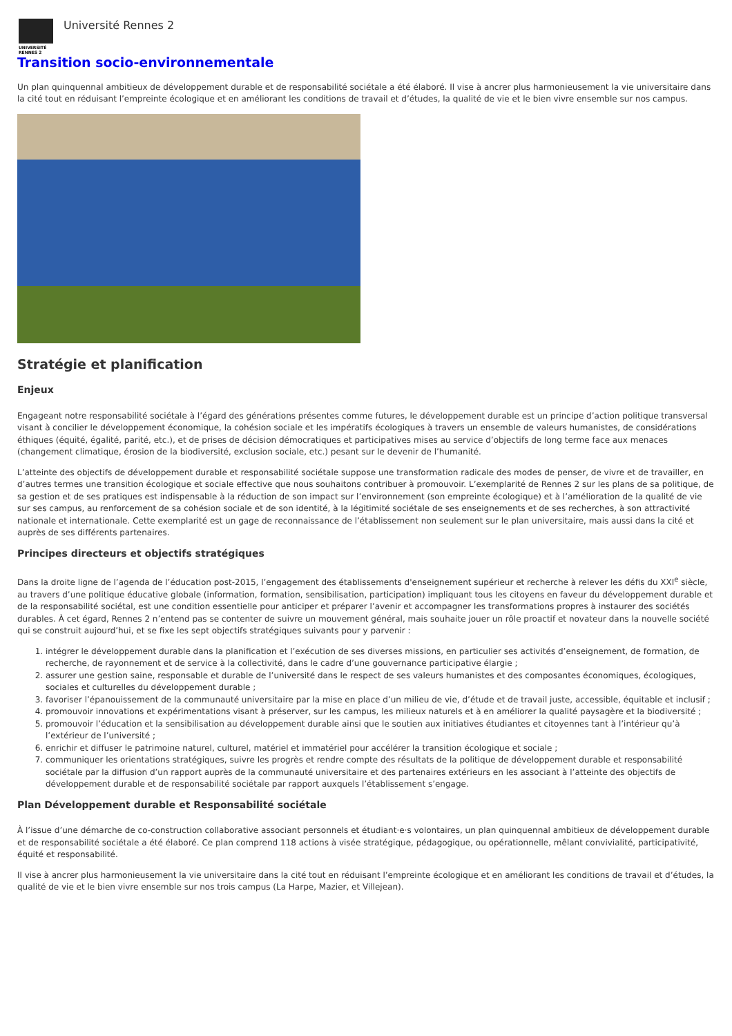UNIVERSITÉ
RENNES 2
Université Rennes 2
Transition socio-environnementale
Un plan quinquennal ambitieux de développement durable et de responsabilité sociétale a été élaboré. Il vise à ancrer plus harmonieusement la vie universitaire dans la cité tout en réduisant l’empreinte écologique et en améliorant les conditions de travail et d’études, la qualité de vie et le bien vivre ensemble sur nos campus.
Stratégie et planification
Enjeux
Engageant notre responsabilité sociétale à l’égard des générations présentes comme futures, le développement durable est un principe d’action politique transversal visant à concilier le développement économique, la cohésion sociale et les impératifs écologiques à travers un ensemble de valeurs humanistes, de considérations éthiques (équité, égalité, parité, etc.), et de prises de décision démocratiques et participatives mises au service d’objectifs de long terme face aux menaces (changement climatique, érosion de la biodiversité, exclusion sociale, etc.) pesant sur le devenir de l’humanité.
L’atteinte des objectifs de développement durable et responsabilité sociétale suppose une transformation radicale des modes de penser, de vivre et de travailler, en d’autres termes une transition écologique et sociale effective que nous souhaitons contribuer à promouvoir. L’exemplarité de Rennes 2 sur les plans de sa politique, de sa gestion et de ses pratiques est indispensable à la réduction de son impact sur l’environnement (son empreinte écologique) et à l’amélioration de la qualité de vie sur ses campus, au renforcement de sa cohésion sociale et de son identité, à la légitimité sociétale de ses enseignements et de ses recherches, à son attractivité nationale et internationale. Cette exemplarité est un gage de reconnaissance de l’établissement non seulement sur le plan universitaire, mais aussi dans la cité et auprès de ses différents partenaires.
Principes directeurs et objectifs stratégiques
Dans la droite ligne de l’agenda de l’éducation post-2015, l’engagement des établissements d'enseignement supérieur et recherche à relever les défis du XXI<sup>e</sup> siècle, au travers d’une politique éducative globale (information, formation, sensibilisation, participation) impliquant tous les citoyens en faveur du développement durable et de la responsabilité sociétal, est une condition essentielle pour anticiper et préparer l’avenir et accompagner les transformations propres à instaurer des sociétés durables. À cet égard, Rennes 2 n’entend pas se contenter de suivre un mouvement général, mais souhaite jouer un rôle proactif et novateur dans la nouvelle société qui se construit aujourd’hui, et se fixe les sept objectifs stratégiques suivants pour y parvenir :
1. intégrer le développement durable dans la planification et l’exécution de ses diverses missions, en particulier ses activités d’enseignement, de formation, de recherche, de rayonnement et de service à la collectivité, dans le cadre d’une gouvernance participative élargie ;
2. assurer une gestion saine, responsable et durable de l’université dans le respect de ses valeurs humanistes et des composantes économiques, écologiques, sociales et culturelles du développement durable ;
3. favoriser l’épanouissement de la communauté universitaire par la mise en place d’un milieu de vie, d’étude et de travail juste, accessible, équitable et inclusif ;
4. promouvoir innovations et expérimentations visant à préserver, sur les campus, les milieux naturels et à en améliorer la qualité paysagère et la biodiversité ;
5. promouvoir l’éducation et la sensibilisation au développement durable ainsi que le soutien aux initiatives étudiantes et citoyennes tant à l’intérieur qu’à l’extérieur de l’université ;
6. enrichir et diffuser le patrimoine naturel, culturel, matériel et immatériel pour accélérer la transition écologique et sociale ;
7. communiquer les orientations stratégiques, suivre les progrès et rendre compte des résultats de la politique de développement durable et responsabilité sociétale par la diffusion d’un rapport auprès de la communauté universitaire et des partenaires extérieurs en les associant à l’atteinte des objectifs de développement durable et de responsabilité sociétale par rapport auxquels l’établissement s’engage.
Plan Développement durable et Responsabilité sociétale
À l’issue d’une démarche de co-construction collaborative associant personnels et étudiant·e·s volontaires, un plan quinquennal ambitieux de développement durable et de responsabilité sociétale a été élaboré. Ce plan comprend 118 actions à visée stratégique, pédagogique, ou opérationnelle, mêlant convivialité, participativité, équité et responsabilité.
Il vise à ancrer plus harmonieusement la vie universitaire dans la cité tout en réduisant l’empreinte écologique et en améliorant les conditions de travail et d’études, la qualité de vie et le bien vivre ensemble sur nos trois campus (La Harpe, Mazier, et Villejean).